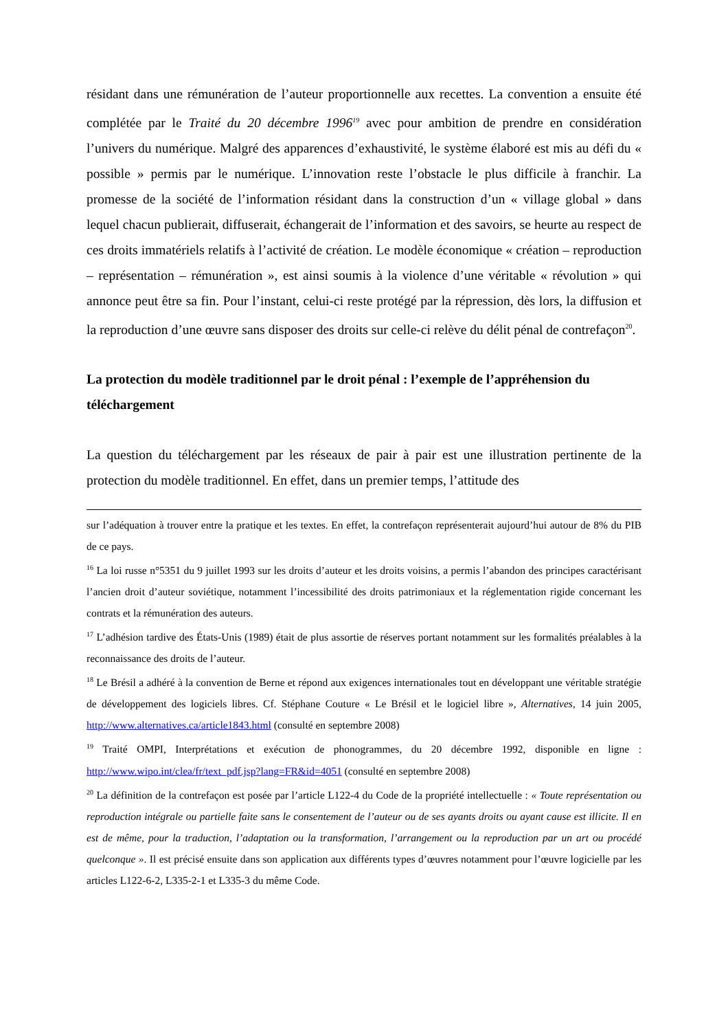résidant dans une rémunération de l’auteur proportionnelle aux recettes. La convention a ensuite été complétée par le Traité du 20 décembre 1996<sup>19</sup> avec pour ambition de prendre en considération l’univers du numérique. Malgré des apparences d’exhaustivité, le système élaboré est mis au défi du « possible » permis par le numérique. L’innovation reste l’obstacle le plus difficile à franchir. La promesse de la société de l’information résidant dans la construction d’un « village global » dans lequel chacun publierait, diffuserait, échangerait de l’information et des savoirs, se heurte au respect de ces droits immatériels relatifs à l’activité de création. Le modèle économique « création – reproduction – représentation – rémunération », est ainsi soumis à la violence d’une véritable « révolution » qui annonce peut être sa fin. Pour l’instant, celui-ci reste protégé par la répression, dès lors, la diffusion et la reproduction d’une œuvre sans disposer des droits sur celle-ci relève du délit pénal de contrefaçon<sup>20</sup>.
La protection du modèle traditionnel par le droit pénal : l’exemple de l’appréhension du téléchargement
La question du téléchargement par les réseaux de pair à pair est une illustration pertinente de la protection du modèle traditionnel. En effet, dans un premier temps, l’attitude des
sur l’adéquation à trouver entre la pratique et les textes. En effet, la contrefaçon représenterait aujourd’hui autour de 8% du PIB de ce pays.
<sup>16</sup> La loi russe n°5351 du 9 juillet 1993 sur les droits d’auteur et les droits voisins, a permis l’abandon des principes caractérisant l’ancien droit d’auteur soviétique, notamment l’incessibilité des droits patrimoniaux et la réglementation rigide concernant les contrats et la rémunération des auteurs.
<sup>17</sup> L’adhésion tardive des États-Unis (1989) était de plus assortie de réserves portant notamment sur les formalités préalables à la reconnaissance des droits de l’auteur.
<sup>18</sup> Le Brésil a adhéré à la convention de Berne et répond aux exigences internationales tout en développant une véritable stratégie de développement des logiciels libres. Cf. Stéphane Couture « Le Brésil et le logiciel libre », Alternatives, 14 juin 2005, http://www.alternatives.ca/article1843.html (consulté en septembre 2008)
<sup>19</sup> Traité OMPI, Interprétations et exécution de phonogrammes, du 20 décembre 1992, disponible en ligne : http://www.wipo.int/clea/fr/text_pdf.jsp?lang=FR&id=4051 (consulté en septembre 2008)
<sup>20</sup> La définition de la contrefaçon est posée par l’article L122-4 du Code de la propriété intellectuelle : « Toute représentation ou reproduction intégrale ou partielle faite sans le consentement de l’auteur ou de ses ayants droits ou ayant cause est illicite. Il en est de même, pour la traduction, l’adaptation ou la transformation, l’arrangement ou la reproduction par un art ou procédé quelconque ». Il est précisé ensuite dans son application aux différents types d’œuvres notamment pour l’œuvre logicielle par les articles L122-6-2, L335-2-1 et L335-3 du même Code.